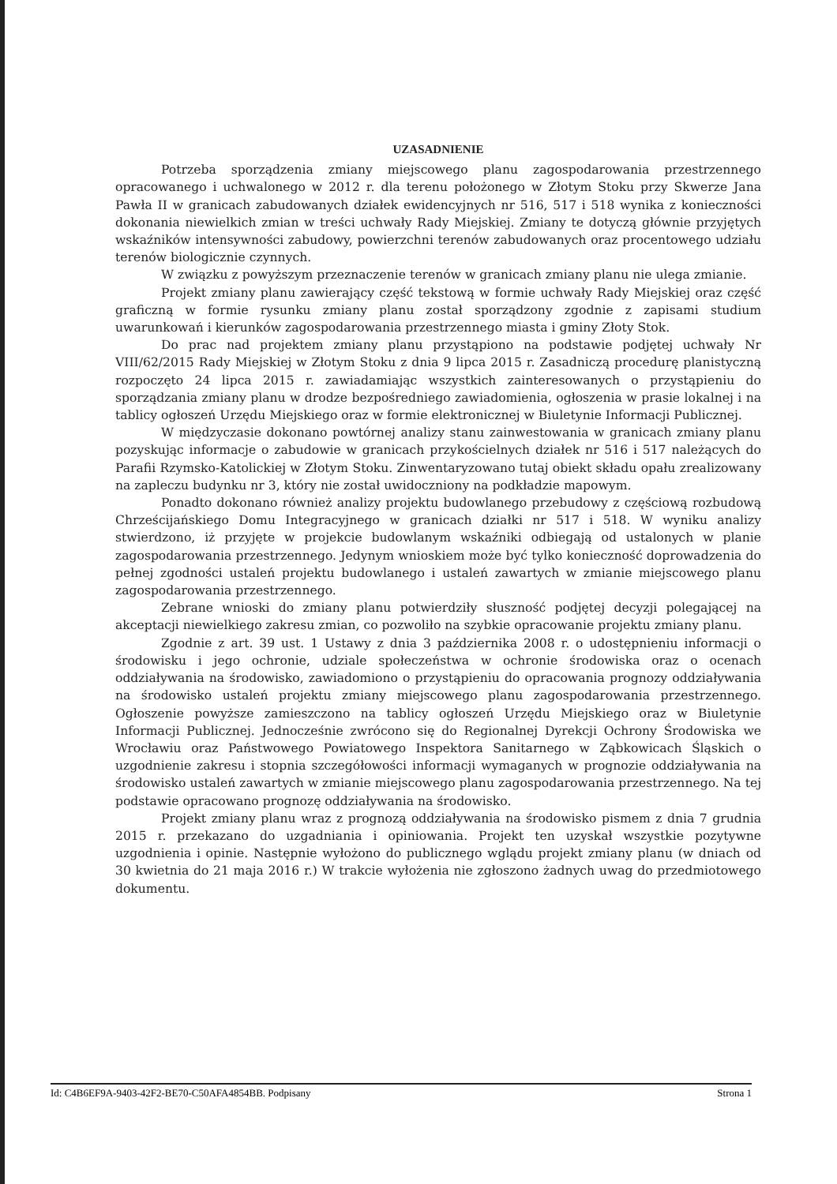UZASADNIENIE
Potrzeba sporządzenia zmiany miejscowego planu zagospodarowania przestrzennego opracowanego i uchwalonego w 2012 r. dla terenu położonego w Złotym Stoku przy Skwerze Jana Pawła II w granicach zabudowanych działek ewidencyjnych nr 516, 517 i 518 wynika z konieczności dokonania niewielkich zmian w treści uchwały Rady Miejskiej. Zmiany te dotyczą głównie przyjętych wskaźników intensywności zabudowy, powierzchni terenów zabudowanych oraz procentowego udziału terenów biologicznie czynnych.
W związku z powyższym przeznaczenie terenów w granicach zmiany planu nie ulega zmianie.
Projekt zmiany planu zawierający część tekstową w formie uchwały Rady Miejskiej oraz część graficzną w formie rysunku zmiany planu został sporządzony zgodnie z zapisami studium uwarunkowań i kierunków zagospodarowania przestrzennego miasta i gminy Złoty Stok.
Do prac nad projektem zmiany planu przystąpiono na podstawie podjętej uchwały Nr VIII/62/2015 Rady Miejskiej w Złotym Stoku z dnia 9 lipca 2015 r. Zasadniczą procedurę planistyczną rozpoczęto 24 lipca 2015 r. zawiadamiając wszystkich zainteresowanych o przystąpieniu do sporządzania zmiany planu w drodze bezpośredniego zawiadomienia, ogłoszenia w prasie lokalnej i na tablicy ogłoszeń Urzędu Miejskiego oraz w formie elektronicznej w Biuletynie Informacji Publicznej.
W międzyczasie dokonano powtórnej analizy stanu zainwestowania w granicach zmiany planu pozyskując informacje o zabudowie w granicach przykościelnych działek nr 516 i 517 należących do Parafii Rzymsko-Katolickiej w Złotym Stoku. Zinwentaryzowano tutaj obiekt składu opału zrealizowany na zapleczu budynku nr 3, który nie został uwidoczniony na podkładzie mapowym.
Ponadto dokonano również analizy projektu budowlanego przebudowy z częściową rozbudową Chrześcijańskiego Domu Integracyjnego w granicach działki nr 517 i 518. W wyniku analizy stwierdzono, iż przyjęte w projekcie budowlanym wskaźniki odbiegają od ustalonych w planie zagospodarowania przestrzennego. Jedynym wnioskiem może być tylko konieczność doprowadzenia do pełnej zgodności ustaleń projektu budowlanego i ustaleń zawartych w zmianie miejscowego planu zagospodarowania przestrzennego.
Zebrane wnioski do zmiany planu potwierdziły słuszność podjętej decyzji polegającej na akceptacji niewielkiego zakresu zmian, co pozwoliło na szybkie opracowanie projektu zmiany planu.
Zgodnie z art. 39 ust. 1 Ustawy z dnia 3 października 2008 r. o udostępnieniu informacji o środowisku i jego ochronie, udziale społeczeństwa w ochronie środowiska oraz o ocenach oddziaływania na środowisko, zawiadomiono o przystąpieniu do opracowania prognozy oddziaływania na środowisko ustaleń projektu zmiany miejscowego planu zagospodarowania przestrzennego. Ogłoszenie powyższe zamieszczono na tablicy ogłoszeń Urzędu Miejskiego oraz w Biuletynie Informacji Publicznej. Jednocześnie zwrócono się do Regionalnej Dyrekcji Ochrony Środowiska we Wrocławiu oraz Państwowego Powiatowego Inspektora Sanitarnego w Ząbkowicach Śląskich o uzgodnienie zakresu i stopnia szczegółowości informacji wymaganych w prognozie oddziaływania na środowisko ustaleń zawartych w zmianie miejscowego planu zagospodarowania przestrzennego. Na tej podstawie opracowano prognozę oddziaływania na środowisko.
Projekt zmiany planu wraz z prognozą oddziaływania na środowisko pismem z dnia 7 grudnia 2015 r. przekazano do uzgadniania i opiniowania. Projekt ten uzyskał wszystkie pozytywne uzgodnienia i opinie. Następnie wyłożono do publicznego wglądu projekt zmiany planu (w dniach od 30 kwietnia do 21 maja 2016 r.) W trakcie wyłożenia nie zgłoszono żadnych uwag do przedmiotowego dokumentu.
Id: C4B6EF9A-9403-42F2-BE70-C50AFA4854BB. Podpisany Strona 1